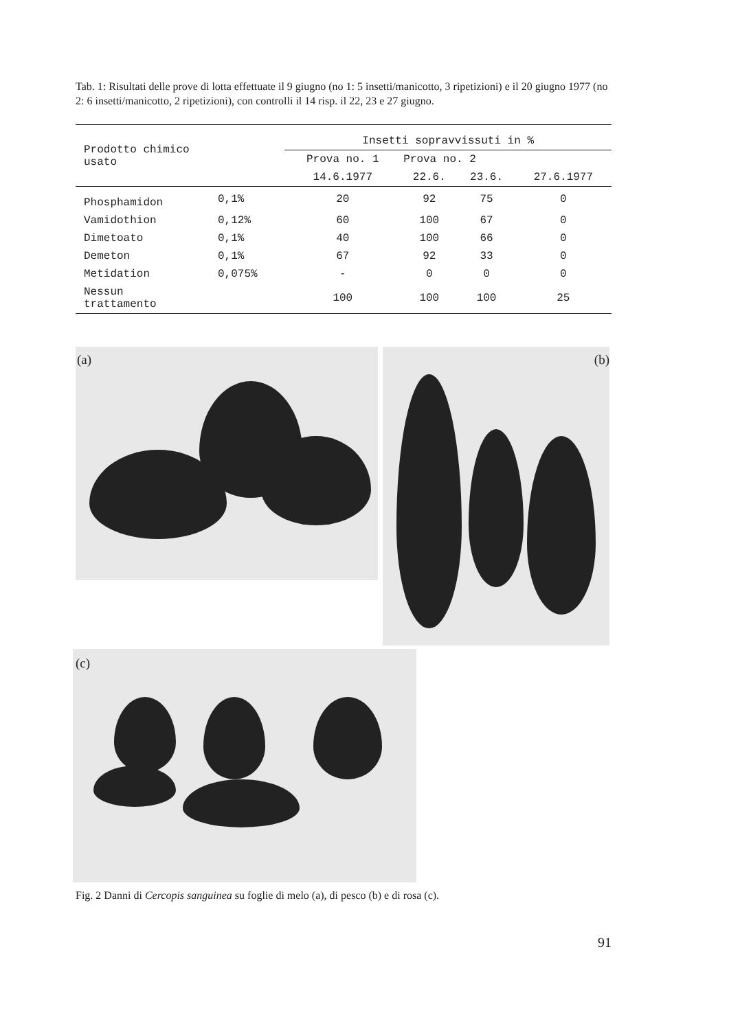Tab. 1: Risultati delle prove di lotta effettuate il 9 giugno (no 1: 5 insetti/manicotto, 3 ripetizioni) e il 20 giugno 1977 (no 2: 6 insetti/manicotto, 2 ripetizioni), con controlli il 14 risp. il 22, 23 e 27 giugno.
| Prodotto chimico usato | | Insetti sopravvissuti in % | | | |
| --- | --- | --- | --- | --- | --- |
| | | Prova no. 1 | Prova no. 2 | | |
| | | 14.6.1977 | 22.6. | 23.6. | 27.6.1977 |
| Phosphamidon | 0,1% | 20 | 92 | 75 | 0 |
| Vamidothion | 0,12% | 60 | 100 | 67 | 0 |
| Dimetoato | 0,1% | 40 | 100 | 66 | 0 |
| Demeton | 0,1% | 67 | 92 | 33 | 0 |
| Metidation | 0,075% | - | 0 | 0 | 0 |
| Nessun trattamento | | 100 | 100 | 100 | 25 |
(a) (b)
(c)
Fig. 2 Danni di Cercopis sanguinea su foglie di melo (a), di pesco (b) e di rosa (c).
91